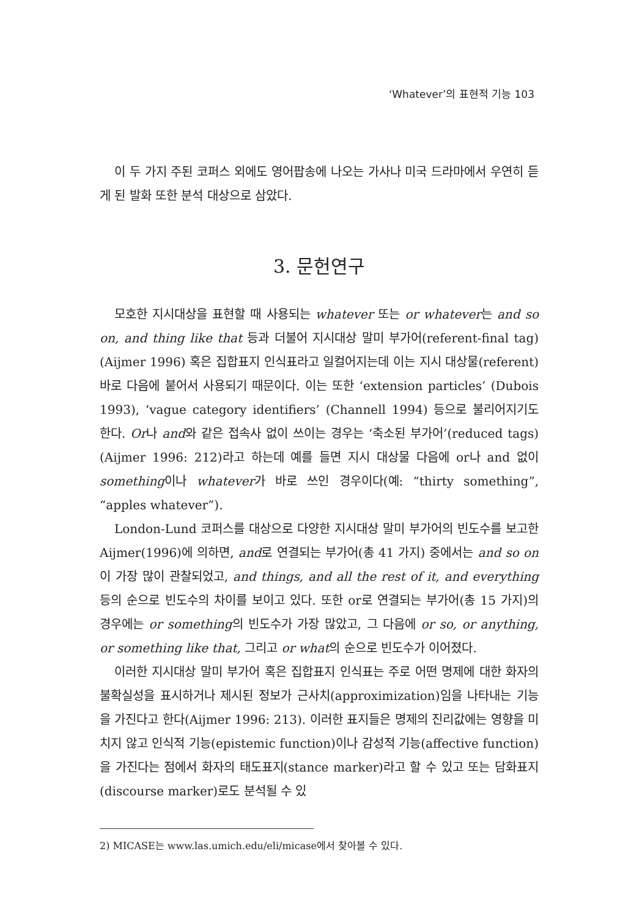‘Whatever’의 표현적 기능 103
이 두 가지 주된 코퍼스 외에도 영어팝송에 나오는 가사나 미국 드라마에서 우연히 듣게 된 발화 또한 분석 대상으로 삼았다.
3. 문헌연구
모호한 지시대상을 표현할 때 사용되는 whatever 또는 or whatever는 and so on, and thing like that 등과 더불어 지시대상 말미 부가어(referent-final tag)(Aijmer 1996) 혹은 집합표지 인식표라고 일컬어지는데 이는 지시 대상물(referent) 바로 다음에 붙어서 사용되기 때문이다. 이는 또한 ‘extension particles’ (Dubois 1993), ‘vague category identifiers’ (Channell 1994) 등으로 불리어지기도 한다. Or나 and와 같은 접속사 없이 쓰이는 경우는 ‘축소된 부가어’(reduced tags)(Aijmer 1996: 212)라고 하는데 예를 들면 지시 대상물 다음에 or나 and 없이 something이나 whatever가 바로 쓰인 경우이다(예: “thirty something”, “apples whatever”).
London-Lund 코퍼스를 대상으로 다양한 지시대상 말미 부가어의 빈도수를 보고한 Aijmer(1996)에 의하면, and로 연결되는 부가어(총 41 가지) 중에서는 and so on이 가장 많이 관찰되었고, and things, and all the rest of it, and everything 등의 순으로 빈도수의 차이를 보이고 있다. 또한 or로 연결되는 부가어(총 15 가지)의 경우에는 or something의 빈도수가 가장 많았고, 그 다음에 or so, or anything, or something like that, 그리고 or what의 순으로 빈도수가 이어졌다.
이러한 지시대상 말미 부가어 혹은 집합표지 인식표는 주로 어떤 명제에 대한 화자의 불확실성을 표시하거나 제시된 정보가 근사치(approximization)임을 나타내는 기능을 가진다고 한다(Aijmer 1996: 213). 이러한 표지들은 명제의 진리값에는 영향을 미치지 않고 인식적 기능(epistemic function)이나 감성적 기능(affective function)을 가진다는 점에서 화자의 태도표지(stance marker)라고 할 수 있고 또는 담화표지(discourse marker)로도 분석될 수 있
2) MICASE는 www.las.umich.edu/eli/micase에서 찾아볼 수 있다.